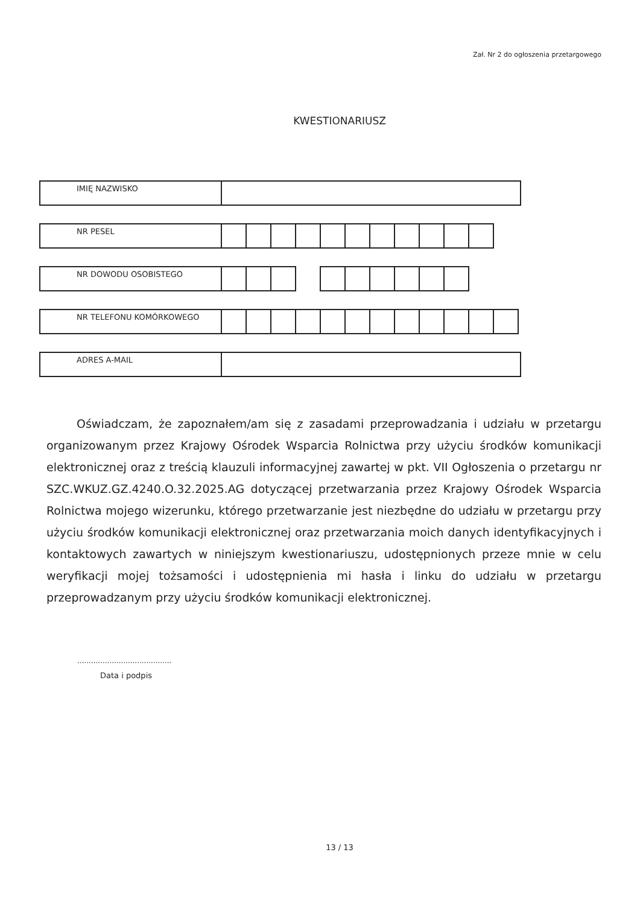Zał. Nr 2 do ogłoszenia przetargowego
KWESTIONARIUSZ
| IMIĘ NAZWISKO | |
| NR PESEL | | | | | | | | | | | |
| NR DOWODU OSOBISTEGO | | | | | | | | | | |
| NR TELEFONU KOMÓRKOWEGO | | | | | | | | | | | | |
| ADRES A-MAIL | |
Oświadczam, że zapoznałem/am się z zasadami przeprowadzania i udziału w przetargu organizowanym przez Krajowy Ośrodek Wsparcia Rolnictwa przy użyciu środków komunikacji elektronicznej oraz z treścią klauzuli informacyjnej zawartej w pkt. VII Ogłoszenia o przetargu nr SZC.WKUZ.GZ.4240.O.32.2025.AG dotyczącej przetwarzania przez Krajowy Ośrodek Wsparcia Rolnictwa mojego wizerunku, którego przetwarzanie jest niezbędne do udziału w przetargu przy użyciu środków komunikacji elektronicznej oraz przetwarzania moich danych identyfikacyjnych i kontaktowych zawartych w niniejszym kwestionariuszu, udostępnionych przeze mnie w celu weryfikacji mojej tożsamości i udostępnienia mi hasła i linku do udziału w przetargu przeprowadzanym przy użyciu środków komunikacji elektronicznej.
.........................................
Data i podpis
13 / 13